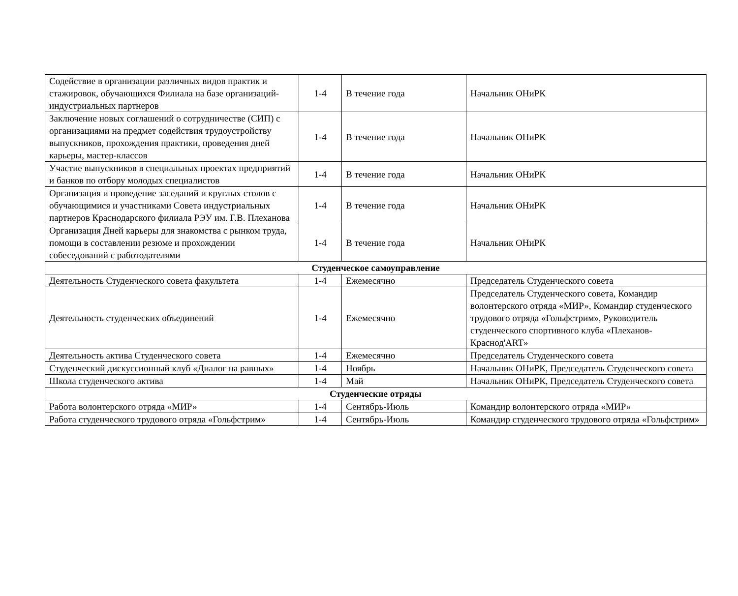| Содействие в организации различных видов практик и стажировок, обучающихся Филиала на базе организаций-индустриальных партнеров | 1-4 | В течение года | Начальник ОНиРК |
| Заключение новых соглашений о сотрудничестве (СИП) с организациями на предмет содействия трудоустройству выпускников, прохождения практики, проведения дней карьеры, мастер-классов | 1-4 | В течение года | Начальник ОНиРК |
| Участие выпускников в специальных проектах предприятий и банков по отбору молодых специалистов | 1-4 | В течение года | Начальник ОНиРК |
| Организация и проведение заседаний и круглых столов с обучающимися и участниками Совета индустриальных партнеров Краснодарского филиала РЭУ им. Г.В. Плеханова | 1-4 | В течение года | Начальник ОНиРК |
| Организация Дней карьеры для знакомства с рынком труда, помощи в составлении резюме и прохождении собеседований с работодателями | 1-4 | В течение года | Начальник ОНиРК |
| Студенческое самоуправление | | | |
| Деятельность Студенческого совета факультета | 1-4 | Ежемесячно | Председатель Студенческого совета |
| Деятельность студенческих объединений | 1-4 | Ежемесячно | Председатель Студенческого совета, Командир волонтерского отряда «МИР», Командир студенческого трудового отряда «Гольфстрим», Руководитель студенческого спортивного клуба «Плеханов-Краснод'ART» |
| Деятельность актива Студенческого совета | 1-4 | Ежемесячно | Председатель Студенческого совета |
| Студенческий дискуссионный клуб «Диалог на равных» | 1-4 | Ноябрь | Начальник ОНиРК, Председатель Студенческого совета |
| Школа студенческого актива | 1-4 | Май | Начальник ОНиРК, Председатель Студенческого совета |
| Студенческие отряды | | | |
| Работа волонтерского отряда «МИР» | 1-4 | Сентябрь-Июль | Командир волонтерского отряда «МИР» |
| Работа студенческого трудового отряда «Гольфстрим» | 1-4 | Сентябрь-Июль | Командир студенческого трудового отряда «Гольфстрим» |